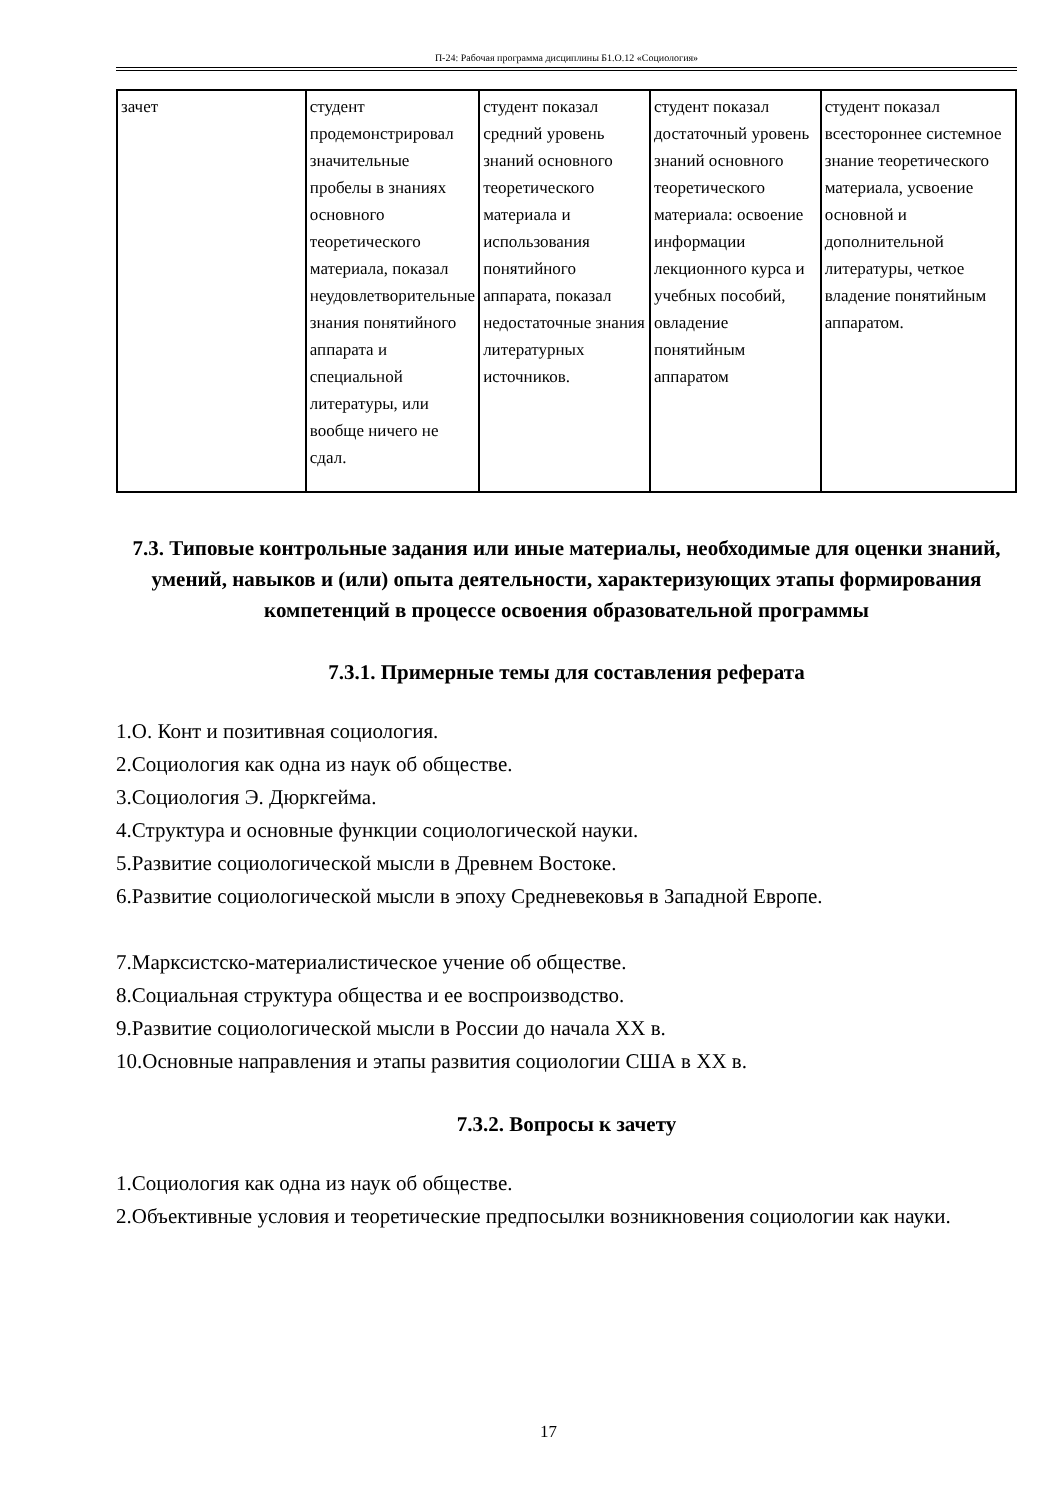П-24: Рабочая программа дисциплины Б1.О.12 «Социология»
| зачет | студент продемонстрировал значительные пробелы в знаниях основного теоретического материала, показал неудовлетворительные знания понятийного аппарата и специальной литературы, или вообще ничего не сдал. | студент показал средний уровень знаний основного теоретического материала и использования понятийного аппарата, показал недостаточные знания литературных источников. | студент показал достаточный уровень знаний основного теоретического материала: освоение информации лекционного курса и учебных пособий, овладение понятийным аппаратом | студент показал всестороннее системное знание теоретического материала, усвоение основной и дополнительной литературы, четкое владение понятийным аппаратом. |
7.3. Типовые контрольные задания или иные материалы, необходимые для оценки знаний, умений, навыков и (или) опыта деятельности, характеризующих этапы формирования компетенций в процессе освоения образовательной программы
7.3.1. Примерные темы для составления реферата
1.О. Конт и позитивная социология.
2.Социология как одна из наук об обществе.
3.Социология Э. Дюркгейма.
4.Структура и основные функции социологической науки.
5.Развитие социологической мысли в Древнем Востоке.
6.Развитие социологической мысли в эпоху Средневековья в Западной Европе.
7.Марксистско-материалистическое учение об обществе.
8.Социальная структура общества и ее воспроизводство.
9.Развитие социологической мысли в России до начала XX в.
10.Основные направления и этапы развития социологии США в XX в.
7.3.2. Вопросы к зачету
1.Социология как одна из наук об обществе.
2.Объективные условия и теоретические предпосылки возникновения социологии как науки.
17